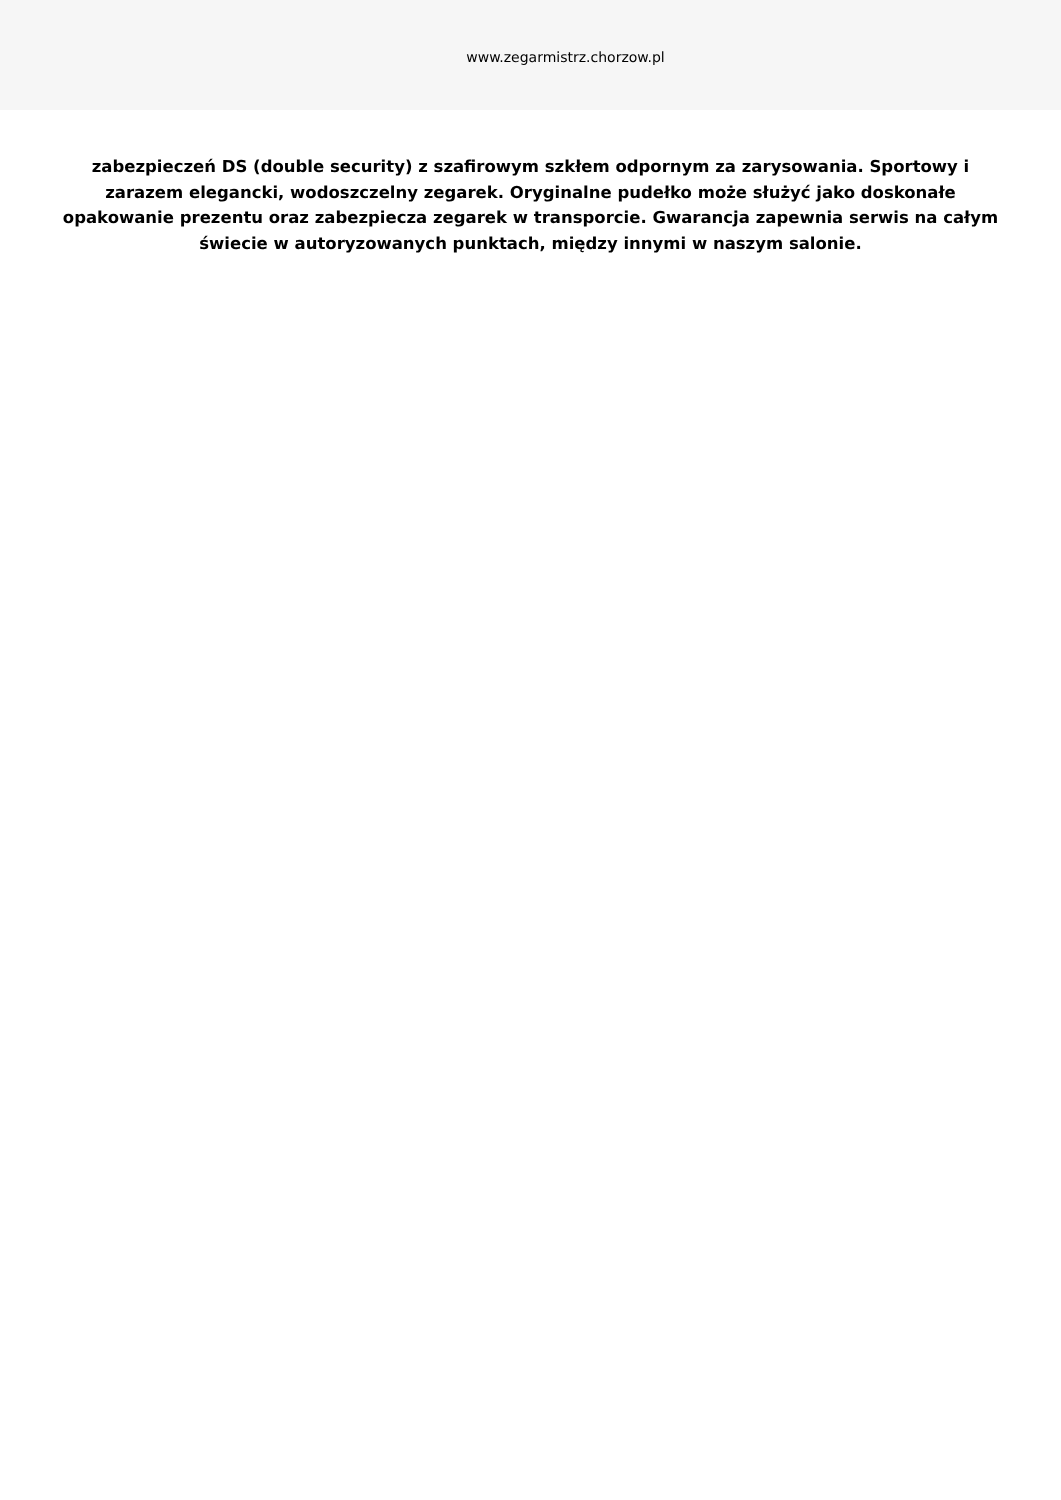www.zegarmistrz.chorzow.pl
zabezpieczeń DS (double security) z szafirowym szkłem odpornym za zarysowania. Sportowy i zarazem elegancki, wodoszczelny zegarek. Oryginalne pudełko może służyć jako doskonałe opakowanie prezentu oraz zabezpiecza zegarek w transporcie. Gwarancja zapewnia serwis na całym świecie w autoryzowanych punktach, między innymi w naszym salonie.